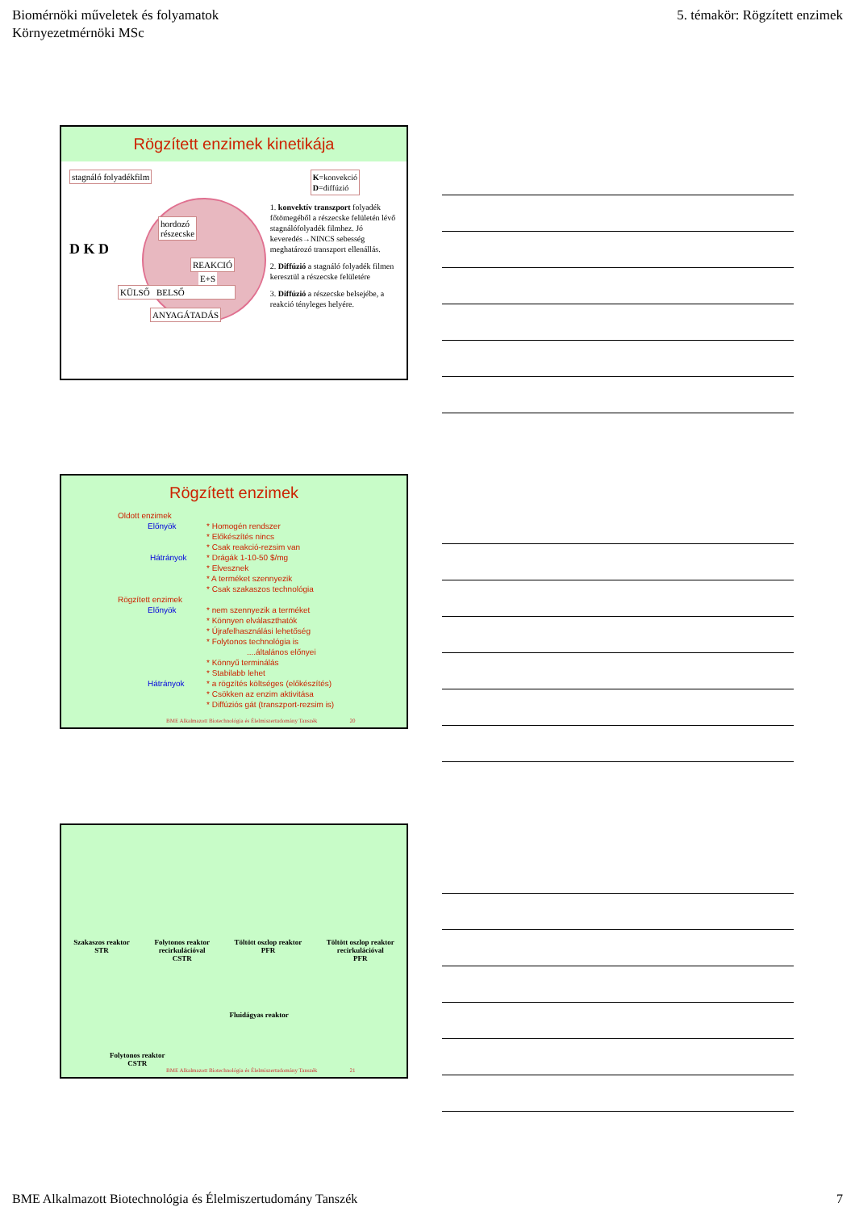Biomérnöki műveletek és folyamatok
Környezetmérnöki MSc
5. témakör: Rögzített enzimek
Rögzített enzimek kinetikája
stagnáló folyadékfilm
hordozó
részecske
D K D
REAKCIÓ E+S
KÜLSŐ BELSŐ
ANYAGÁTADÁS
K=konvekció
D=diffúzió
1. konvektív transzport folyadék főtömegéből a részecske felületén lévő stagnálófolyadék filmhez. Jó keveredés→NINCS sebesség meghatározó transzport ellenállás.
2. Diffúzió a stagnáló folyadék filmen keresztül a részecske felületére
3. Diffúzió a részecske belsejébe, a reakció tényleges helyére.
Rögzített enzimek
Oldott enzimek
Előnyök * Homogén rendszer
* Előkészítés nincs
* Csak reakció-rezsim van
Hátrányok * Drágák 1-10-50 $/mg
* Elvesznek
* A terméket szennyezik
* Csak szakaszos technológia
Rögzített enzimek
Előnyök * nem szennyezik a terméket
* Könnyen elválaszthatók
* Újrafelhasználási lehetőség
* Folytonos technológia is
....általános előnyei
* Könnyű terminálás
* Stabilabb lehet
Hátrányok * a rögzítés költséges (előkészítés)
* Csökken az enzim aktivitása
* Diffúziós gát (transzport-rezsim is)
BME Alkalmazott Biotechnológia és Élelmiszertudomány Tanszék 20
Szakaszos reaktor
STR
Folytonos reaktor
recirkulációval
CSTR
Töltött oszlop reaktor
PFR
Töltött oszlop reaktor
recirkulációval
PFR
Folytonos reaktor
CSTR
Fluidágyas reaktor
BME Alkalmazott Biotechnológia és Élelmiszertudomány Tanszék 21
BME Alkalmazott Biotechnológia és Élelmiszertudomány Tanszék
7